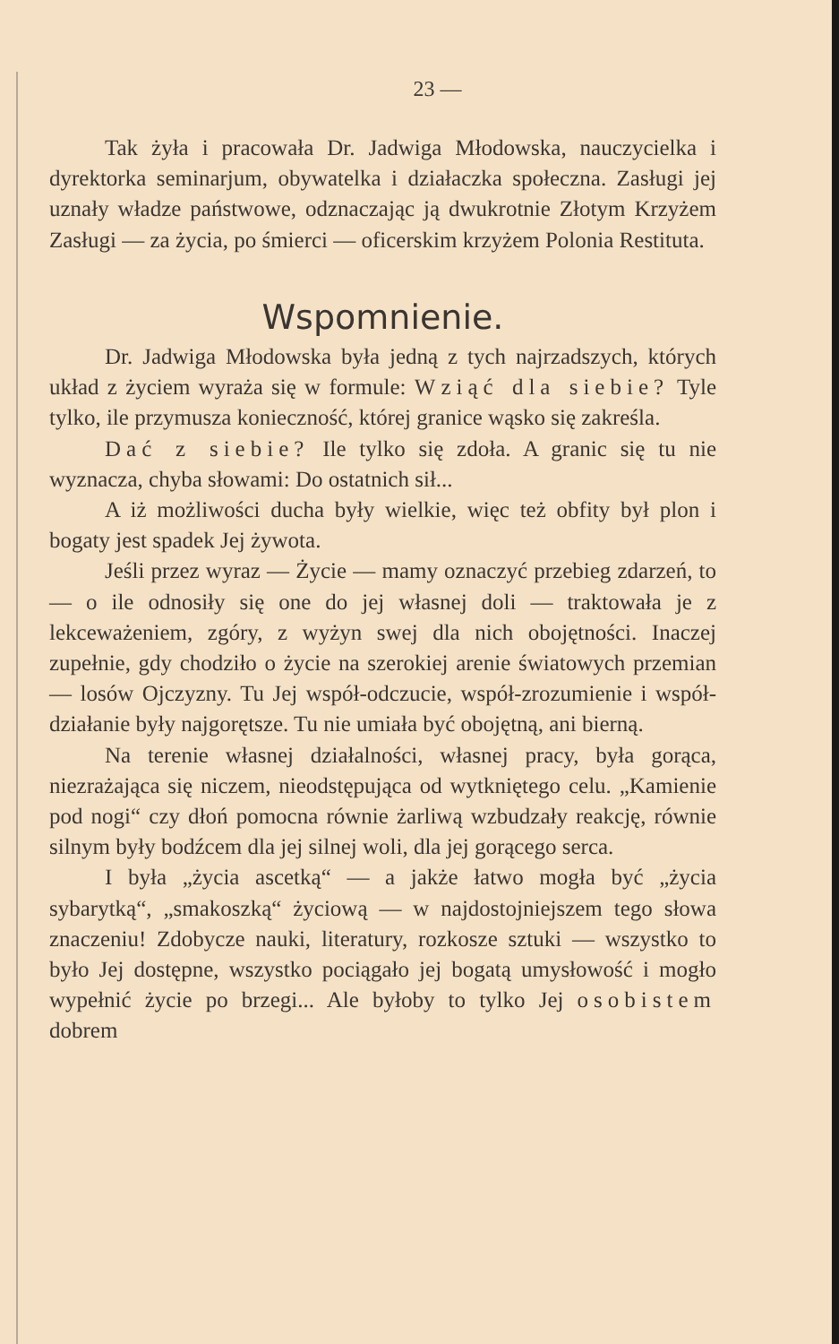23 —
Tak żyła i pracowała Dr. Jadwiga Młodowska, nauczycielka i dyrektorka seminarjum, obywatelka i działaczka społeczna. Zasługi jej uznały władze państwowe, odznaczając ją dwukrotnie Złotym Krzyżem Zasługi — za życia, po śmierci — oficerskim krzyżem Polonia Restituta.
Wspomnienie.
Dr. Jadwiga Młodowska była jedną z tych najrzadszych, których układ z życiem wyraża się w formule: Wziąć dla siebie? Tyle tylko, ile przymusza konieczność, której granice wąsko się zakreśla.
Dać z siebie? Ile tylko się zdoła. A granic się tu nie wyznacza, chyba słowami: Do ostatnich sił...
A iż możliwości ducha były wielkie, więc też obfity był plon i bogaty jest spadek Jej żywota.
Jeśli przez wyraz — Życie — mamy oznaczyć przebieg zdarzeń, to — o ile odnosiły się one do jej własnej doli — traktowała je z lekceważeniem, zgóry, z wyżyn swej dla nich obojętności. Inaczej zupełnie, gdy chodziło o życie na szerokiej arenie światowych przemian — losów Ojczyzny. Tu Jej współ-odczucie, współ-zrozumienie i współ-działanie były najgorętsze. Tu nie umiała być obojętną, ani bierną.
Na terenie własnej działalności, własnej pracy, była gorąca, niezrażająca się niczem, nieodstępująca od wytkniętego celu. „Kamienie pod nogi“ czy dłoń pomocna równie żarliwą wzbudzały reakcję, równie silnym były bodźcem dla jej silnej woli, dla jej gorącego serca.
I była „życia ascetką“ — a jakże łatwo mogła być „życia sybarytką“, „smakoszką“ życiową — w najdostojniejszem tego słowa znaczeniu! Zdobycze nauki, literatury, rozkosze sztuki — wszystko to było Jej dostępne, wszystko pociągało jej bogatą umysłowość i mogło wypełnić życie po brzegi... Ale byłoby to tylko Jej osobistem dobrem